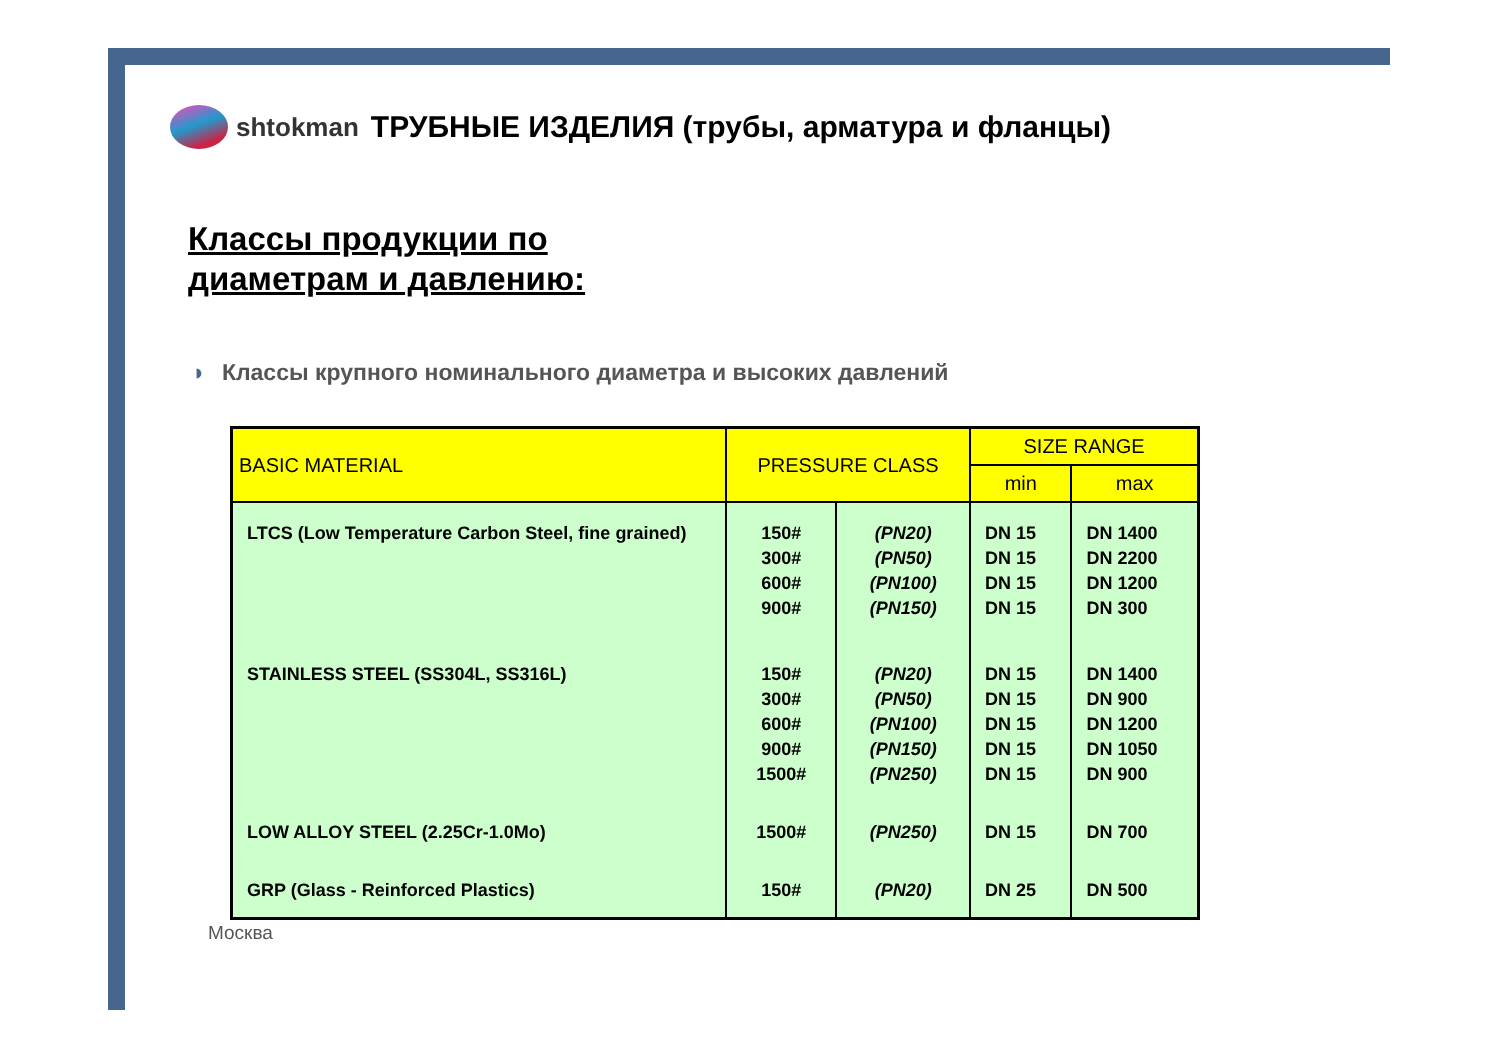shtokman
ТРУБНЫЕ ИЗДЕЛИЯ (трубы, арматура и фланцы)
Классы продукции по
диаметрам и давлению:
◗ Классы крупного номинального диаметра и высоких давлений
| BASIC MATERIAL | PRESSURE CLASS | | SIZE RANGE | |
| --- | --- | --- | --- | --- |
| | | | min | max |
| LTCS (Low Temperature Carbon Steel, fine grained) | 150# 300# 600# 900# | (PN20) (PN50) (PN100) (PN150) | DN 15 DN 15 DN 15 DN 15 | DN 1400 DN 2200 DN 1200 DN 300 |
| STAINLESS STEEL (SS304L, SS316L) | 150# 300# 600# 900# 1500# | (PN20) (PN50) (PN100) (PN150) (PN250) | DN 15 DN 15 DN 15 DN 15 DN 15 | DN 1400 DN 900 DN 1200 DN 1050 DN 900 |
| LOW ALLOY STEEL (2.25Cr-1.0Mo) | 1500# | (PN250) | DN 15 | DN 700 |
| GRP (Glass - Reinforced Plastics) | 150# | (PN20) | DN 25 | DN 500 |
Москва